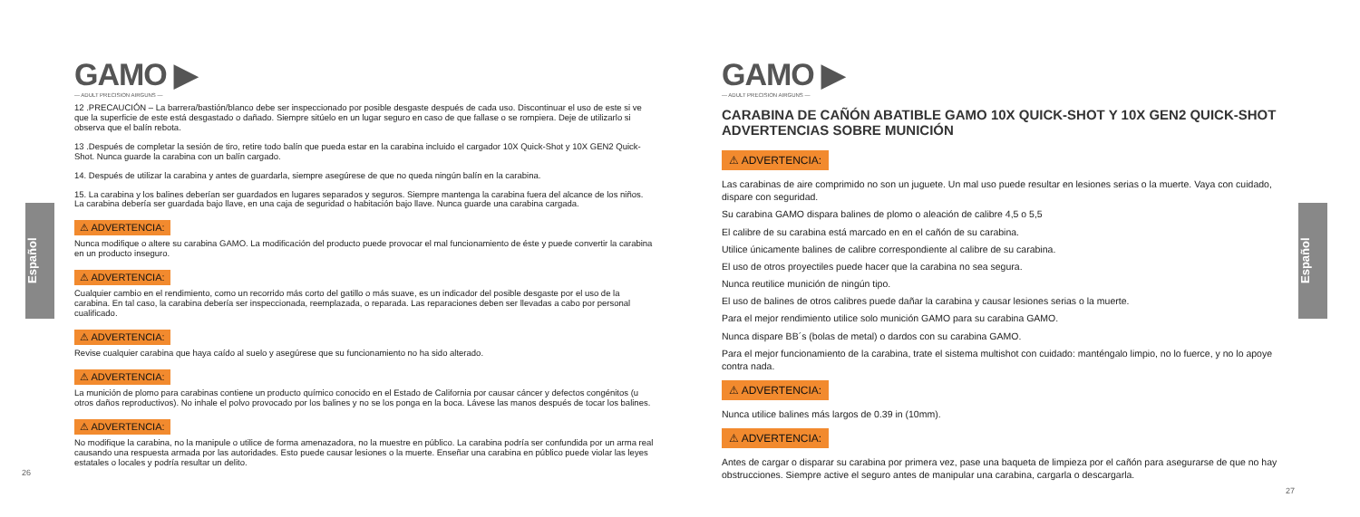Español
Español
GAMO ▶
— ADULT PRECISION AIRGUNS —
12 .PRECAUCIÓN – La barrera/bastión/blanco debe ser inspeccionado por posible desgaste después de cada uso. Discontinuar el uso de este si ve que la superficie de este está desgastado o dañado. Siempre sitúelo en un lugar seguro en caso de que fallase o se rompiera. Deje de utilizarlo si observa que el balín rebota.
13 .Después de completar la sesión de tiro, retire todo balín que pueda estar en la carabina incluido el cargador 10X Quick-Shot y 10X GEN2 Quick-Shot. Nunca guarde la carabina con un balín cargado.
14. Después de utilizar la carabina y antes de guardarla, siempre asegúrese de que no queda ningún balín en la carabina.
15. La carabina y los balines deberían ser guardados en lugares separados y seguros. Siempre mantenga la carabina fuera del alcance de los niños. La carabina debería ser guardada bajo llave, en una caja de seguridad o habitación bajo llave. Nunca guarde una carabina cargada.
⚠ ADVERTENCIA:
Nunca modifique o altere su carabina GAMO. La modificación del producto puede provocar el mal funcionamiento de éste y puede convertir la carabina en un producto inseguro.
⚠ ADVERTENCIA:
Cualquier cambio en el rendimiento, como un recorrido más corto del gatillo o más suave, es un indicador del posible desgaste por el uso de la carabina. En tal caso, la carabina debería ser inspeccionada, reemplazada, o reparada. Las reparaciones deben ser llevadas a cabo por personal cualificado.
⚠ ADVERTENCIA:
Revise cualquier carabina que haya caído al suelo y asegúrese que su funcionamiento no ha sido alterado.
⚠ ADVERTENCIA:
La munición de plomo para carabinas contiene un producto químico conocido en el Estado de California por causar cáncer y defectos congénitos (u otros daños reproductivos). No inhale el polvo provocado por los balines y no se los ponga en la boca. Lávese las manos después de tocar los balines.
⚠ ADVERTENCIA:
No modifique la carabina, no la manipule o utilice de forma amenazadora, no la muestre en público. La carabina podría ser confundida por un arma real causando una respuesta armada por las autoridades. Esto puede causar lesiones o la muerte. Enseñar una carabina en público puede violar las leyes estatales o locales y podría resultar un delito.
26
GAMO ▶
— ADULT PRECISION AIRGUNS —
CARABINA DE CAÑÓN ABATIBLE GAMO 10X QUICK-SHOT Y 10X GEN2 QUICK-SHOT ADVERTENCIAS SOBRE MUNICIÓN
⚠ ADVERTENCIA:
Las carabinas de aire comprimido no son un juguete. Un mal uso puede resultar en lesiones serias o la muerte. Vaya con cuidado, dispare con seguridad.
Su carabina GAMO dispara balines de plomo o aleación de calibre 4,5 o 5,5
El calibre de su carabina está marcado en en el cañón de su carabina.
Utilice únicamente balines de calibre correspondiente al calibre de su carabina.
El uso de otros proyectiles puede hacer que la carabina no sea segura.
Nunca reutilice munición de ningún tipo.
El uso de balines de otros calibres puede dañar la carabina y causar lesiones serias o la muerte.
Para el mejor rendimiento utilice solo munición GAMO para su carabina GAMO.
Nunca dispare BB´s (bolas de metal) o dardos con su carabina GAMO.
Para el mejor funcionamiento de la carabina, trate el sistema multishot con cuidado: manténgalo limpio, no lo fuerce, y no lo apoye contra nada.
⚠ ADVERTENCIA:
Nunca utilice balines más largos de 0.39 in (10mm).
⚠ ADVERTENCIA:
Antes de cargar o disparar su carabina por primera vez, pase una baqueta de limpieza por el cañón para asegurarse de que no hay obstrucciones. Siempre active el seguro antes de manipular una carabina, cargarla o descargarla.
27